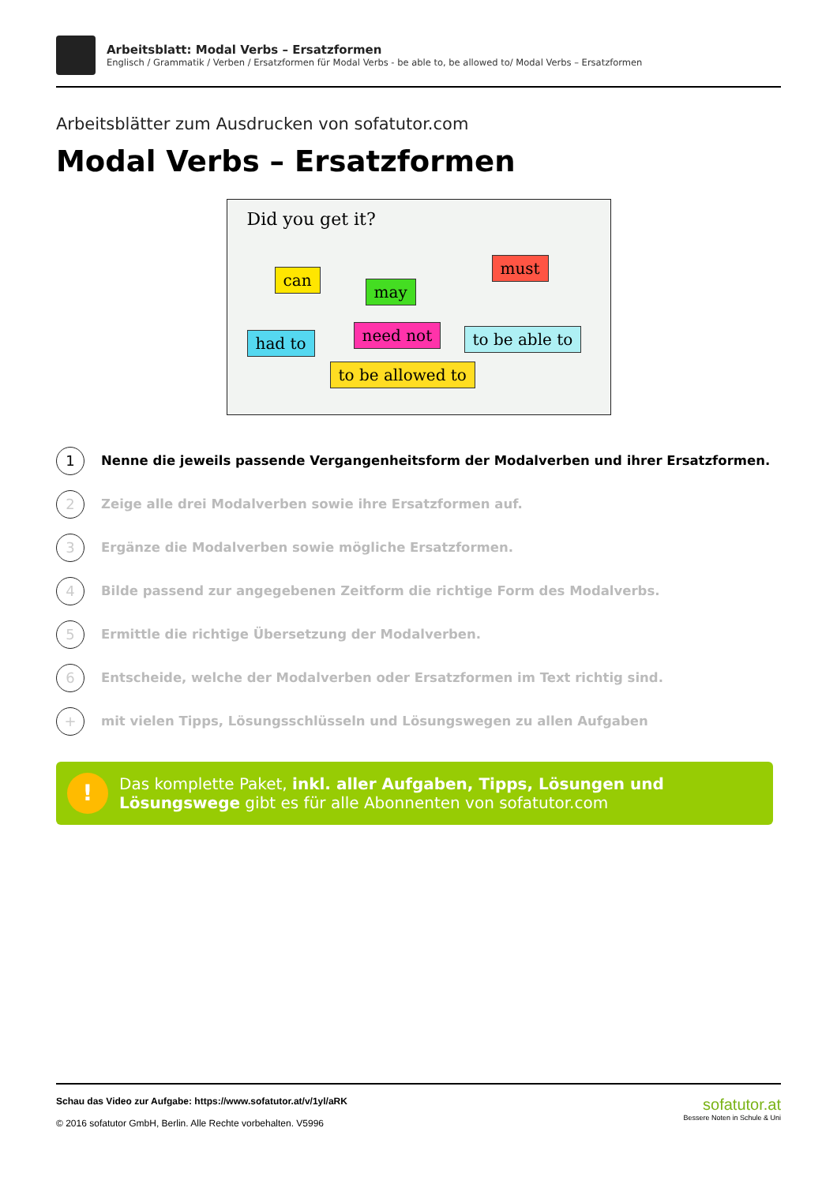Arbeitsblatt: Modal Verbs – Ersatzformen
Englisch / Grammatik / Verben / Ersatzformen für Modal Verbs - be able to, be allowed to/ Modal Verbs – Ersatzformen
Arbeitsblätter zum Ausdrucken von sofatutor.com
Modal Verbs – Ersatzformen
Did you get it?
can
may
must
had to need not to be able to
to be allowed to
1
Nenne die jeweils passende Vergangenheitsform der Modalverben und ihrer Ersatzformen.
2
Zeige alle drei Modalverben sowie ihre Ersatzformen auf.
3
Ergänze die Modalverben sowie mögliche Ersatzformen.
4
Bilde passend zur angegebenen Zeitform die richtige Form des Modalverbs.
5
Ermittle die richtige Übersetzung der Modalverben.
6
Entscheide, welche der Modalverben oder Ersatzformen im Text richtig sind.
+
mit vielen Tipps, Lösungsschlüsseln und Lösungswegen zu allen Aufgaben
!
Das komplette Paket, inkl. aller Aufgaben, Tipps, Lösungen und Lösungswege gibt es für alle Abonnenten von sofatutor.com
Schau das Video zur Aufgabe: https://www.sofatutor.at/v/1yl/aRK
© 2016 sofatutor GmbH, Berlin. Alle Rechte vorbehalten. V5996
sofatutor.at
Bessere Noten in Schule & Uni